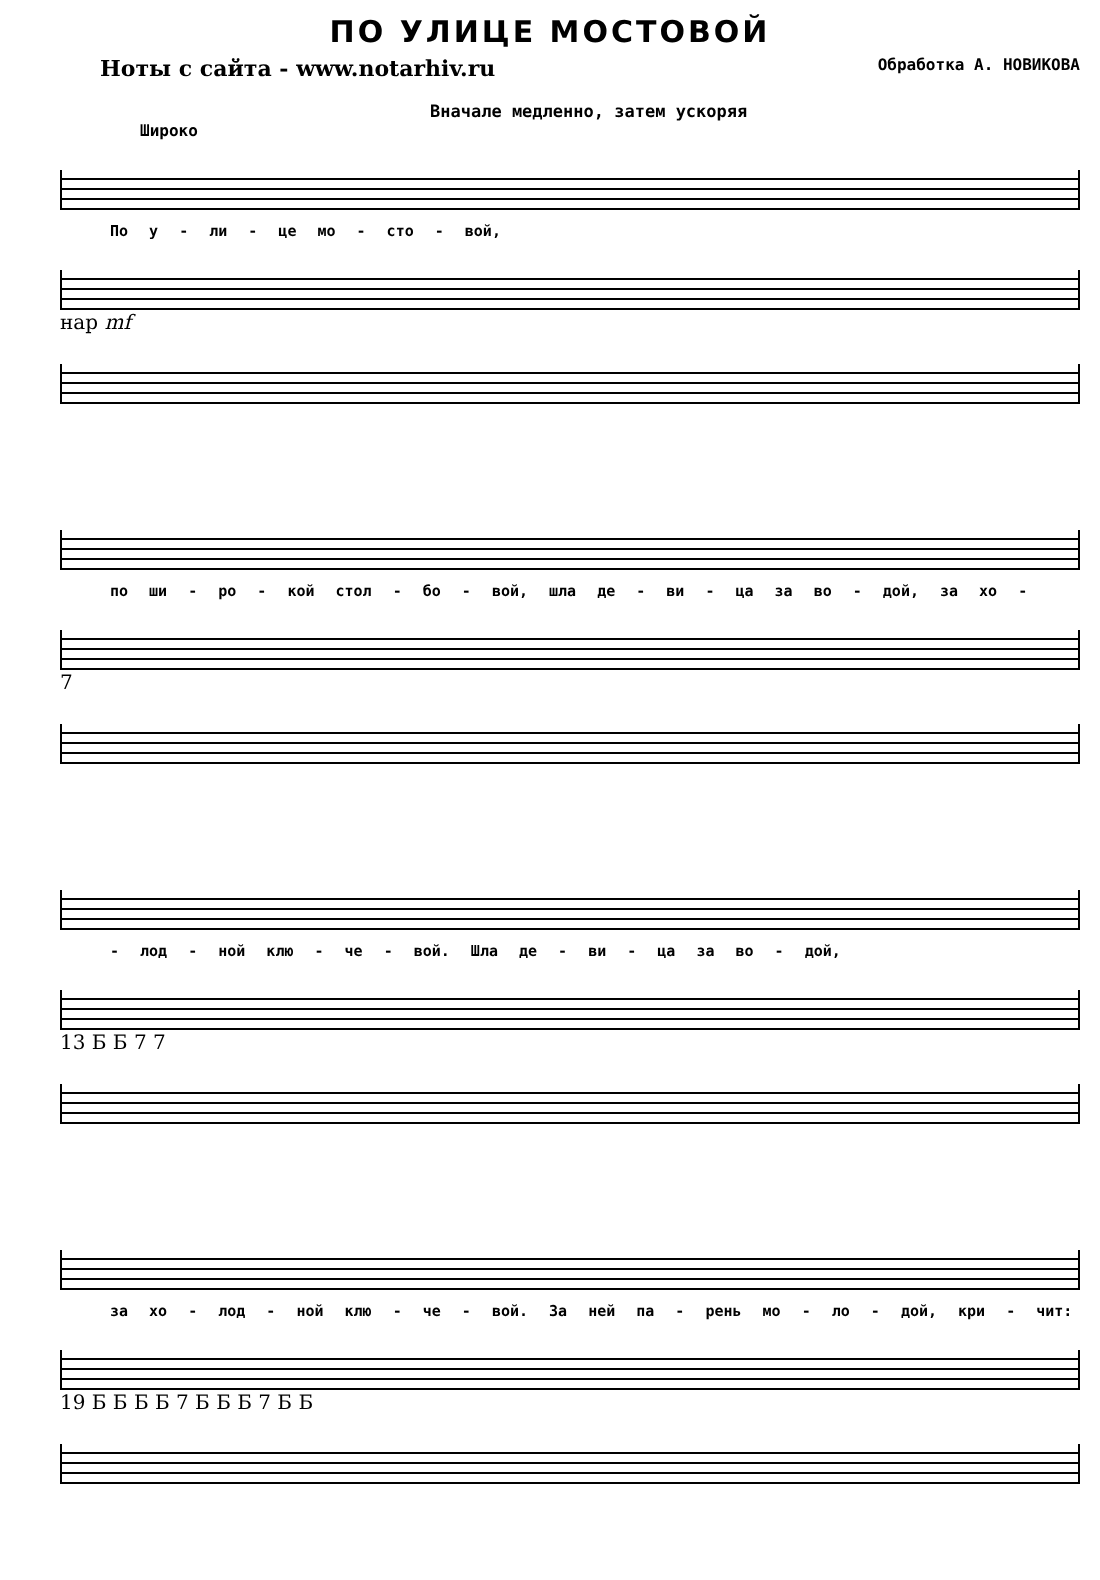ПО УЛИЦЕ МОСТОВОЙ
Ноты с сайта - www.notarhiv.ru Обработка А. НОВИКОВА
Вначале медленно, затем ускоряя
Широко
По у - ли - це мо - сто - вой,
нар mf
по ши - ро - кой стол - бо - вой, шла де - ви - ца за во - дой, за хо -
7
- лод - ной клю - че - вой. Шла де - ви - ца за во - дой,
13 Б Б 7 7
за хо - лод - ной клю - че - вой. За ней па - рень мо - ло - дой, кри - чит:
19 Б Б Б Б 7 Б Б Б 7 Б Б